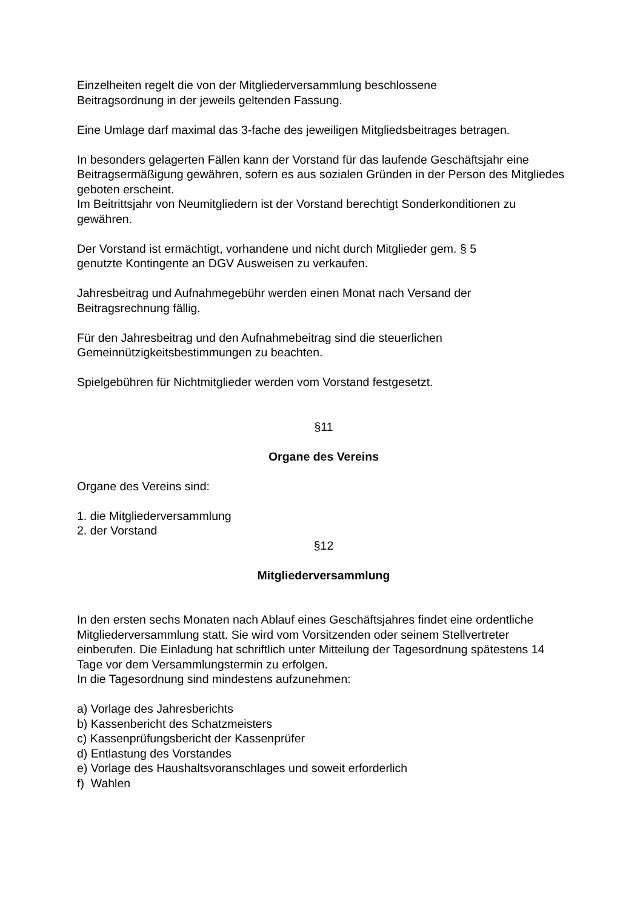Einzelheiten regelt die von der Mitgliederversammlung beschlossene
Beitragsordnung in der jeweils geltenden Fassung.
Eine Umlage darf maximal das 3-fache des jeweiligen Mitgliedsbeitrages betragen.
In besonders gelagerten Fällen kann der Vorstand für das laufende Geschäftsjahr eine Beitragsermäßigung gewähren, sofern es aus sozialen Gründen in der Person des Mitgliedes geboten erscheint.
Im Beitrittsjahr von Neumitgliedern ist der Vorstand berechtigt Sonderkonditionen zu gewähren.
Der Vorstand ist ermächtigt, vorhandene und nicht durch Mitglieder gem. § 5
genutzte Kontingente an DGV Ausweisen zu verkaufen.
Jahresbeitrag und Aufnahmegebühr werden einen Monat nach Versand der
Beitragsrechnung fällig.
Für den Jahresbeitrag und den Aufnahmebeitrag sind die steuerlichen
Gemeinnützigkeitsbestimmungen zu beachten.
Spielgebühren für Nichtmitglieder werden vom Vorstand festgesetzt.
§11
Organe des Vereins
Organe des Vereins sind:
1. die Mitgliederversammlung
2. der Vorstand
§12
Mitgliederversammlung
In den ersten sechs Monaten nach Ablauf eines Geschäftsjahres findet eine ordentliche Mitgliederversammlung statt. Sie wird vom Vorsitzenden oder seinem Stellvertreter einberufen. Die Einladung hat schriftlich unter Mitteilung der Tagesordnung spätestens 14 Tage vor dem Versammlungstermin zu erfolgen.
In die Tagesordnung sind mindestens aufzunehmen:
a) Vorlage des Jahresberichts
b) Kassenbericht des Schatzmeisters
c) Kassenprüfungsbericht der Kassenprüfer
d) Entlastung des Vorstandes
e) Vorlage des Haushaltsvoranschlages und soweit erforderlich
f) Wahlen